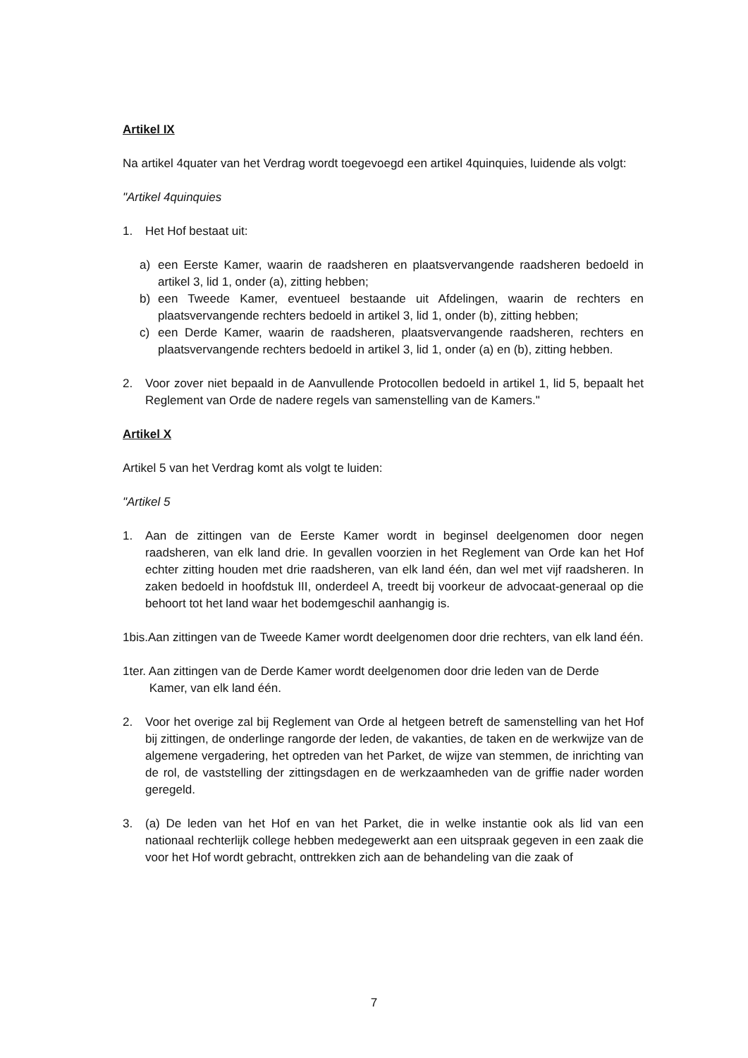Artikel IX
Na artikel 4quater van het Verdrag wordt toegevoegd een artikel 4quinquies, luidende als volgt:
"Artikel 4quinquies
1. Het Hof bestaat uit:
a) een Eerste Kamer, waarin de raadsheren en plaatsvervangende raadsheren bedoeld in artikel 3, lid 1, onder (a), zitting hebben;
b) een Tweede Kamer, eventueel bestaande uit Afdelingen, waarin de rechters en plaatsvervangende rechters bedoeld in artikel 3, lid 1, onder (b), zitting hebben;
c) een Derde Kamer, waarin de raadsheren, plaatsvervangende raadsheren, rechters en plaatsvervangende rechters bedoeld in artikel 3, lid 1, onder (a) en (b), zitting hebben.
2. Voor zover niet bepaald in de Aanvullende Protocollen bedoeld in artikel 1, lid 5, bepaalt het Reglement van Orde de nadere regels van samenstelling van de Kamers."
Artikel X
Artikel 5 van het Verdrag komt als volgt te luiden:
"Artikel 5
1. Aan de zittingen van de Eerste Kamer wordt in beginsel deelgenomen door negen raadsheren, van elk land drie. In gevallen voorzien in het Reglement van Orde kan het Hof echter zitting houden met drie raadsheren, van elk land één, dan wel met vijf raadsheren. In zaken bedoeld in hoofdstuk III, onderdeel A, treedt bij voorkeur de advocaat-generaal op die behoort tot het land waar het bodemgeschil aanhangig is.
1bis.Aan zittingen van de Tweede Kamer wordt deelgenomen door drie rechters, van elk land één.
1ter. Aan zittingen van de Derde Kamer wordt deelgenomen door drie leden van de Derde
Kamer, van elk land één.
2. Voor het overige zal bij Reglement van Orde al hetgeen betreft de samenstelling van het Hof bij zittingen, de onderlinge rangorde der leden, de vakanties, de taken en de werkwijze van de algemene vergadering, het optreden van het Parket, de wijze van stemmen, de inrichting van de rol, de vaststelling der zittingsdagen en de werkzaamheden van de griffie nader worden geregeld.
3. (a) De leden van het Hof en van het Parket, die in welke instantie ook als lid van een nationaal rechterlijk college hebben medegewerkt aan een uitspraak gegeven in een zaak die voor het Hof wordt gebracht, onttrekken zich aan de behandeling van die zaak of
7